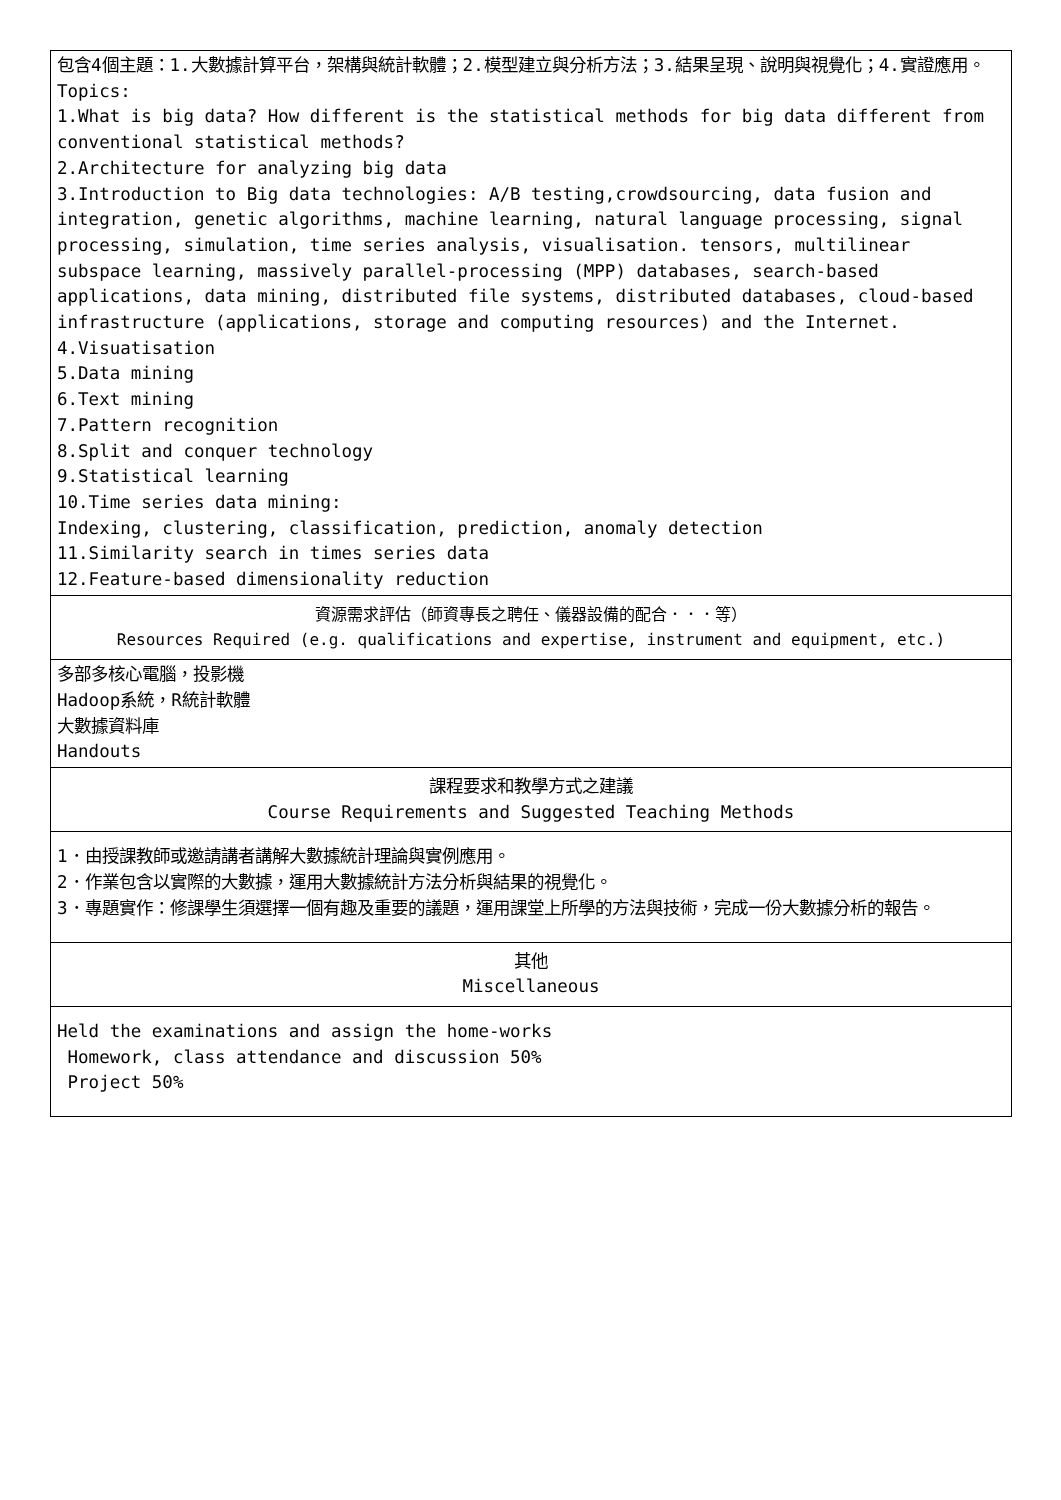| 包含4個主題：1.大數據計算平台，架構與統計軟體；2.模型建立與分析方法；3.結果呈現、說明與視覺化；4.實證應用。 Topics: 1.What is big data? How different is the statistical methods for big data different from conventional statistical methods? 2.Architecture for analyzing big data 3.Introduction to Big data technologies: A/B testing,crowdsourcing, data fusion and integration, genetic algorithms, machine learning, natural language processing, signal processing, simulation, time series analysis, visualisation. tensors, multilinear subspace learning, massively parallel-processing (MPP) databases, search-based applications, data mining, distributed file systems, distributed databases, cloud-based infrastructure (applications, storage and computing resources) and the Internet. 4.Visuatisation 5.Data mining 6.Text mining 7.Pattern recognition 8.Split and conquer technology 9.Statistical learning 10.Time series data mining: Indexing, clustering, classification, prediction, anomaly detection 11.Similarity search in times series data 12.Feature-based dimensionality reduction |
| 資源需求評估（師資專長之聘任、儀器設備的配合．．．等） Resources Required (e.g. qualifications and expertise, instrument and equipment, etc.) |
| 多部多核心電腦，投影機 Hadoop系統，R統計軟體 大數據資料庫 Handouts |
| 課程要求和教學方式之建議 Course Requirements and Suggested Teaching Methods |
| 1．由授課教師或邀請講者講解大數據統計理論與實例應用。 2．作業包含以實際的大數據，運用大數據統計方法分析與結果的視覺化。 3．專題實作：修課學生須選擇一個有趣及重要的議題，運用課堂上所學的方法與技術，完成一份大數據分析的報告。 |
| 其他 Miscellaneous |
| Held the examinations and assign the home-works Homework, class attendance and discussion 50% Project 50% |